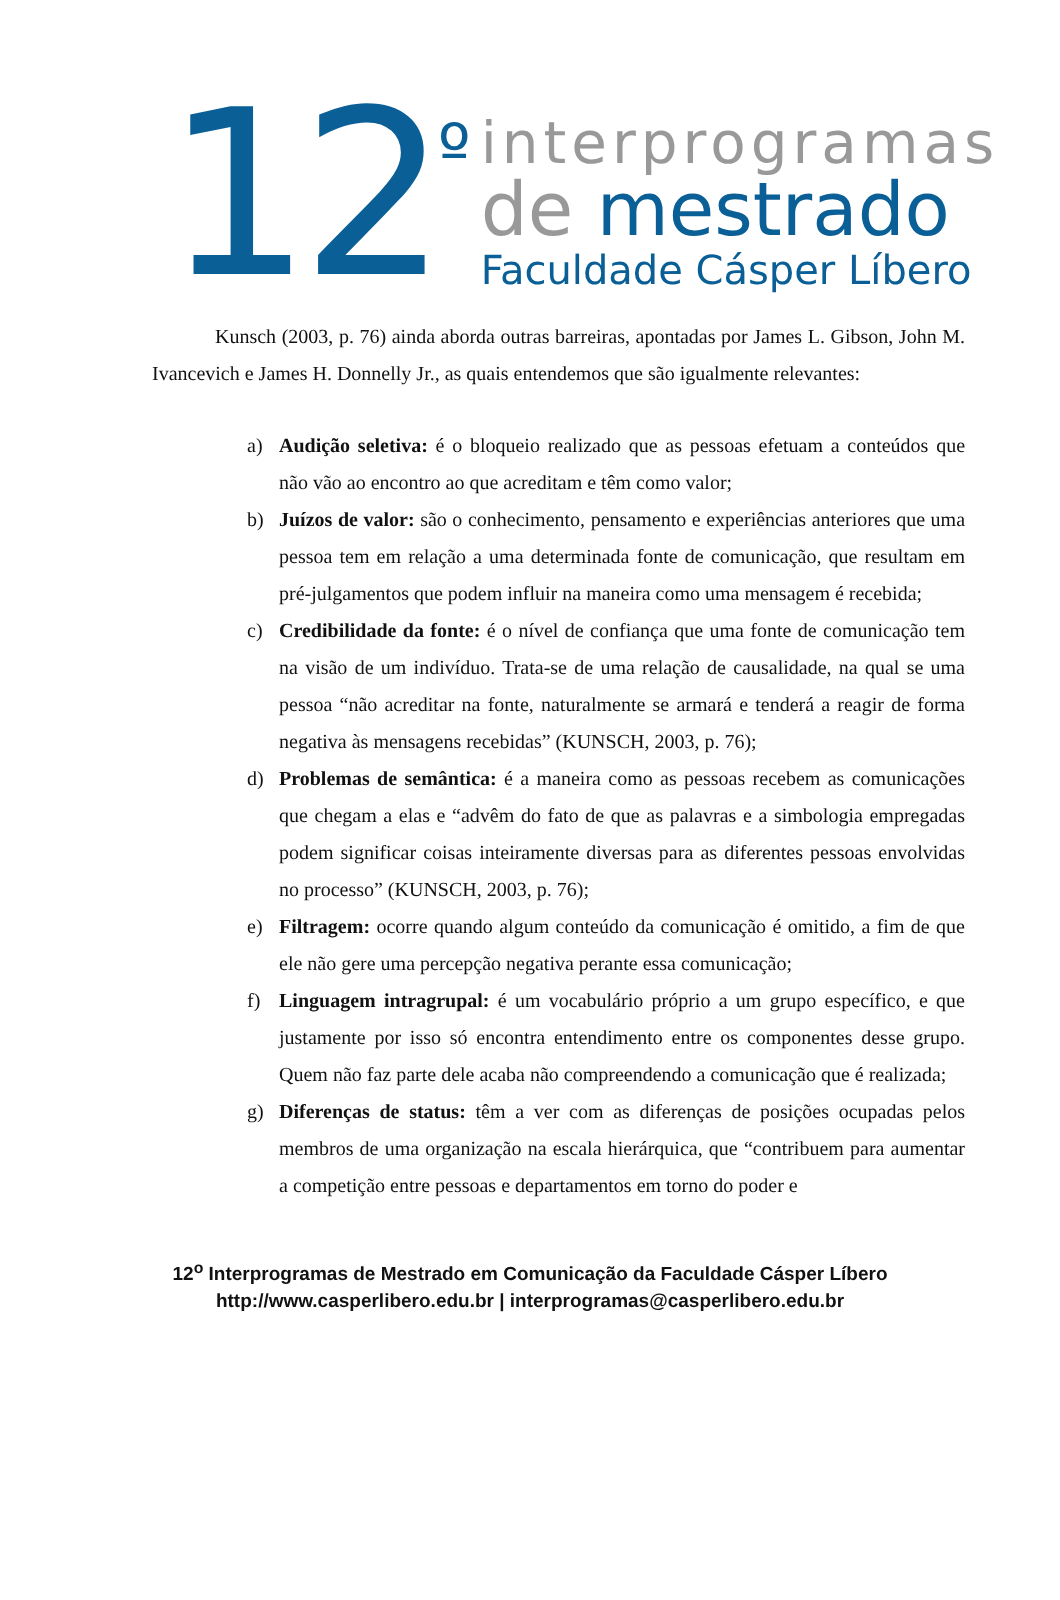12<sup>º</sup>
interprogramas
de mestrado
Faculdade Cásper Líbero
Kunsch (2003, p. 76) ainda aborda outras barreiras, apontadas por James L. Gibson, John M. Ivancevich e James H. Donnelly Jr., as quais entendemos que são igualmente relevantes:
a) Audição seletiva: é o bloqueio realizado que as pessoas efetuam a conteúdos que não vão ao encontro ao que acreditam e têm como valor;
b) Juízos de valor: são o conhecimento, pensamento e experiências anteriores que uma pessoa tem em relação a uma determinada fonte de comunicação, que resultam em pré-julgamentos que podem influir na maneira como uma mensagem é recebida;
c) Credibilidade da fonte: é o nível de confiança que uma fonte de comunicação tem na visão de um indivíduo. Trata-se de uma relação de causalidade, na qual se uma pessoa “não acreditar na fonte, naturalmente se armará e tenderá a reagir de forma negativa às mensagens recebidas” (KUNSCH, 2003, p. 76);
d) Problemas de semântica: é a maneira como as pessoas recebem as comunicações que chegam a elas e “advêm do fato de que as palavras e a simbologia empregadas podem significar coisas inteiramente diversas para as diferentes pessoas envolvidas no processo” (KUNSCH, 2003, p. 76);
e) Filtragem: ocorre quando algum conteúdo da comunicação é omitido, a fim de que ele não gere uma percepção negativa perante essa comunicação;
f) Linguagem intragrupal: é um vocabulário próprio a um grupo específico, e que justamente por isso só encontra entendimento entre os componentes desse grupo. Quem não faz parte dele acaba não compreendendo a comunicação que é realizada;
g) Diferenças de status: têm a ver com as diferenças de posições ocupadas pelos membros de uma organização na escala hierárquica, que “contribuem para aumentar a competição entre pessoas e departamentos em torno do poder e
12<sup>o</sup> Interprogramas de Mestrado em Comunicação da Faculdade Cásper Líbero
http://www.casperlibero.edu.br | interprogramas@casperlibero.edu.br